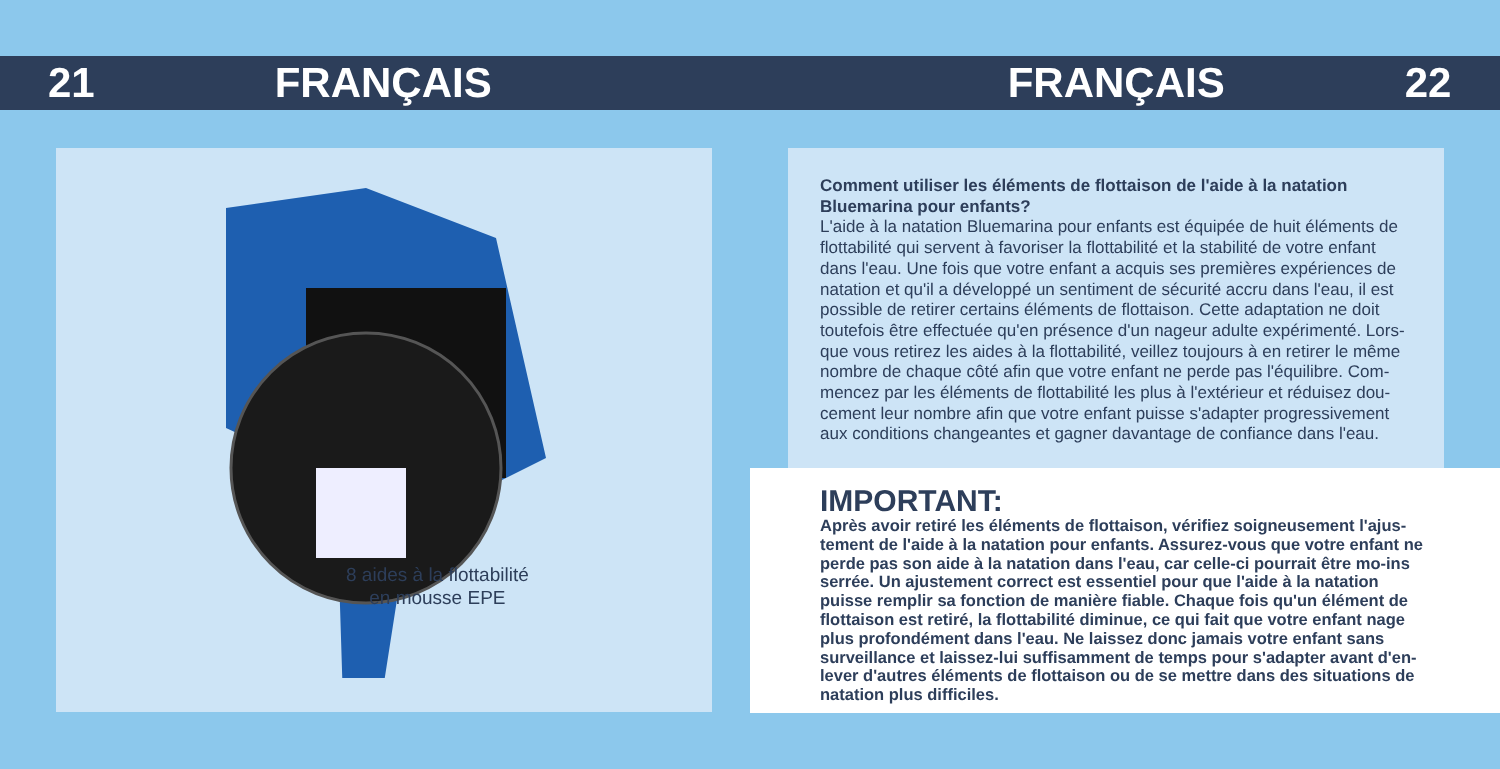21 FRANÇAIS FRANÇAIS 22
8 aides à la flottabilité
en mousse EPE
Comment utiliser les éléments de flottaison de l'aide à la natation Bluemarina pour enfants?
L'aide à la natation Bluemarina pour enfants est équipée de huit éléments de flottabilité qui servent à favoriser la flottabilité et la stabilité de votre enfant dans l'eau. Une fois que votre enfant a acquis ses premières expériences de natation et qu'il a développé un sentiment de sécurité accru dans l'eau, il est possible de retirer certains éléments de flottaison. Cette adaptation ne doit toutefois être effectuée qu'en présence d'un nageur adulte expérimenté. Lors-que vous retirez les aides à la flottabilité, veillez toujours à en retirer le même nombre de chaque côté afin que votre enfant ne perde pas l'équilibre. Com-mencez par les éléments de flottabilité les plus à l'extérieur et réduisez dou-cement leur nombre afin que votre enfant puisse s'adapter progressivement aux conditions changeantes et gagner davantage de confiance dans l'eau.
IMPORTANT:
Après avoir retiré les éléments de flottaison, vérifiez soigneusement l'ajus-tement de l'aide à la natation pour enfants. Assurez-vous que votre enfant ne perde pas son aide à la natation dans l'eau, car celle-ci pourrait être mo-ins serrée. Un ajustement correct est essentiel pour que l'aide à la natation puisse remplir sa fonction de manière fiable. Chaque fois qu'un élément de flottaison est retiré, la flottabilité diminue, ce qui fait que votre enfant nage plus profondément dans l'eau. Ne laissez donc jamais votre enfant sans surveillance et laissez-lui suffisamment de temps pour s'adapter avant d'en-lever d'autres éléments de flottaison ou de se mettre dans des situations de natation plus difficiles.